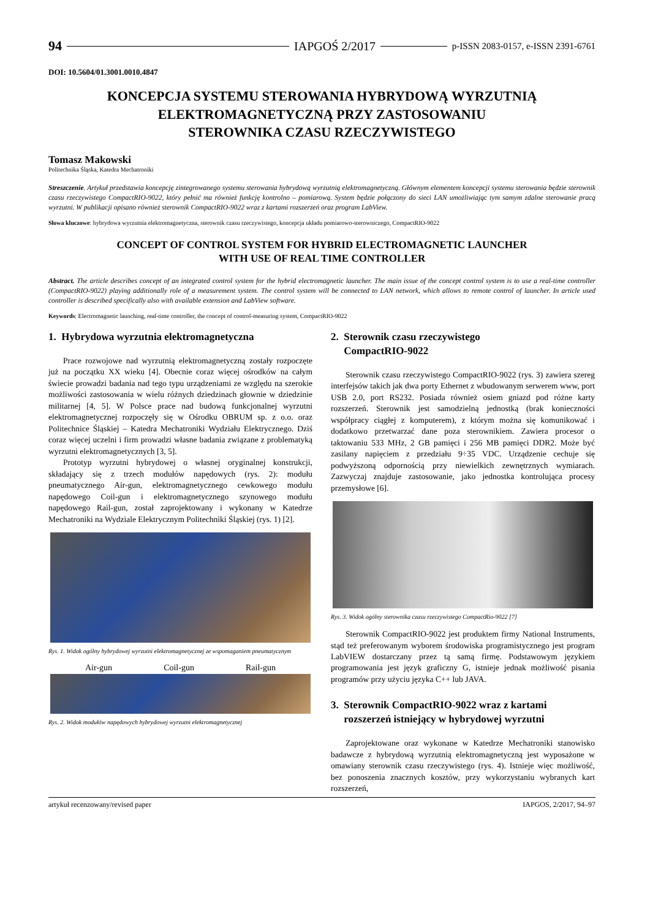94 IAPGOŚ 2/2017 p-ISSN 2083-0157, e-ISSN 2391-6761
DOI: 10.5604/01.3001.0010.4847
KONCEPCJA SYSTEMU STEROWANIA HYBRYDOWĄ WYRZUTNIĄ
ELEKTROMAGNETYCZNĄ PRZY ZASTOSOWANIU
STEROWNIKA CZASU RZECZYWISTEGO
Tomasz Makowski
Politechnika Śląska, Katedra Mechatroniki
Streszczenie. Artykuł przedstawia koncepcję zintegrowanego systemu sterowania hybrydową wyrzutnią elektromagnetyczną. Głównym elementem koncepcji systemu sterowania będzie sterownik czasu rzeczywistego CompactRIO-9022, który pełnić ma również funkcję kontrolno – pomiarową. System będzie połączony do sieci LAN umożliwiając tym samym zdalne sterowanie pracą wyrzutni. W publikacji opisano również sterownik CompactRIO-9022 wraz z kartami rozszerzeń oraz program LabView.
Słowa kluczowe: hybrydowa wyrzutnia elektromagnetyczna, sterownik czasu rzeczywistego, koncepcja układu pomiarowo-sterowniczego, CompactRIO-9022
CONCEPT OF CONTROL SYSTEM FOR HYBRID ELECTROMAGNETIC LAUNCHER
WITH USE OF REAL TIME CONTROLLER
Abstract. The article describes concept of an integrated control system for the hybrid electromagnetic launcher. The main issue of the concept control system is to use a real-time controller (CompactRIO-9022) playing additionally role of a measurement system. The control system will be connected to LAN network, which allows to remote control of launcher. In article used controller is described specifically also with available extension and LabView software.
Keywords: Electromagnetic launching, real-time controller, the concept of control-measuring system, CompactRIO-9022
1. Hybrydowa wyrzutnia elektromagnetyczna
Prace rozwojowe nad wyrzutnią elektromagnetyczną zostały rozpoczęte już na początku XX wieku [4]. Obecnie coraz więcej ośrodków na całym świecie prowadzi badania nad tego typu urządzeniami ze względu na szerokie możliwości zastosowania w wielu różnych dziedzinach głownie w dziedzinie militarnej [4, 5]. W Polsce prace nad budową funkcjonalnej wyrzutni elektromagnetycznej rozpoczęły się w Ośrodku OBRUM sp. z o.o. oraz Politechnice Śląskiej – Katedra Mechatroniki Wydziału Elektrycznego. Dziś coraz więcej uczelni i firm prowadzi własne badania związane z problematyką wyrzutni elektromagnetycznych [3, 5].
Prototyp wyrzutni hybrydowej o własnej oryginalnej konstrukcji, składający się z trzech modułów napędowych (rys. 2): modułu pneumatycznego Air-gun, elektromagnetycznego cewkowego modułu napędowego Coil-gun i elektromagnetycznego szynowego modułu napędowego Rail-gun, został zaprojektowany i wykonany w Katedrze Mechatroniki na Wydziale Elektrycznym Politechniki Śląskiej (rys. 1) [2].
Rys. 1. Widok ogólny hybrydowej wyrzutni elektromagnetycznej ze wspomaganiem pneumatycznym
Air-gun Coil-gun Rail-gun
Rys. 2. Widok modułów napędowych hybrydowej wyrzutni elektromagnetycznej
2. Sterownik czasu rzeczywistego
CompactRIO-9022
Sterownik czasu rzeczywistego CompactRIO-9022 (rys. 3) zawiera szereg interfejsów takich jak dwa porty Ethernet z wbudowanym serwerem www, port USB 2.0, port RS232. Posiada również osiem gniazd pod różne karty rozszerzeń. Sterownik jest samodzielną jednostką (brak konieczności współpracy ciągłej z komputerem), z którym można się komunikować i dodatkowo przetwarzać dane poza sterownikiem. Zawiera procesor o taktowaniu 533 MHz, 2 GB pamięci i 256 MB pamięci DDR2. Może być zasilany napięciem z przedziału 9÷35 VDC. Urządzenie cechuje się podwyższoną odpornością przy niewielkich zewnętrznych wymiarach. Zazwyczaj znajduje zastosowanie, jako jednostka kontrolująca procesy przemysłowe [6].
Rys. 3. Widok ogólny sterownika czasu rzeczywistego CompactRio-9022 [7]
Sterownik CompactRIO-9022 jest produktem firmy National Instruments, stąd też preferowanym wyborem środowiska programistycznego jest program LabVIEW dostarczany przez tą samą firmę. Podstawowym językiem programowania jest język graficzny G, istnieje jednak możliwość pisania programów przy użyciu języka C++ lub JAVA.
3. Sterownik CompactRIO-9022 wraz z kartami
rozszerzeń istniejący w hybrydowej wyrzutni
Zaprojektowane oraz wykonane w Katedrze Mechatroniki stanowisko badawcze z hybrydową wyrzutnią elektromagnetyczną jest wyposażone w omawiany sterownik czasu rzeczywistego (rys. 4). Istnieje więc możliwość, bez ponoszenia znacznych kosztów, przy wykorzystaniu wybranych kart rozszerzeń,
artykuł recenzowany/revised paper IAPGOS, 2/2017, 94–97